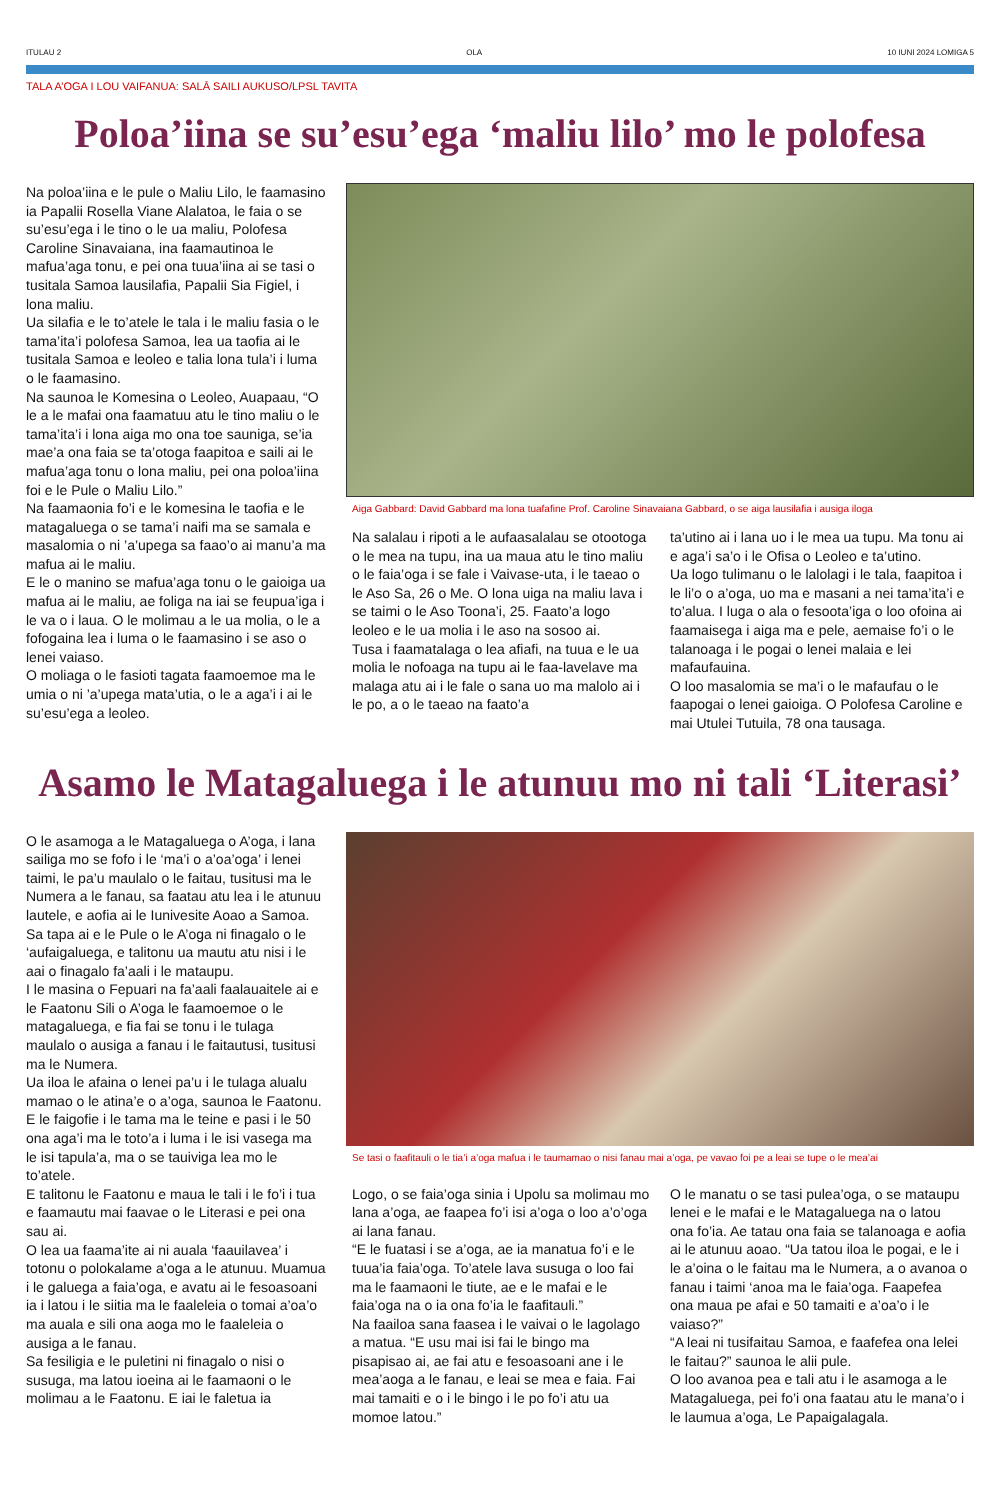ITULAU 2 OLA 10 IUNI 2024 LOMIGA 5
TALA A’OGA I LOU VAIFANUA: SALĀ SAILI AUKUSO/LPSL TAVITA
Poloa’iina se su’esu’ega ‘maliu lilo’ mo le polofesa
Na poloa’iina e le pule o Maliu Lilo, le faamasino ia Papalii Rosella Viane Alalatoa, le faia o se su’esu’ega i le tino o le ua maliu, Polofesa Caroline Sinavaiana, ina faamautinoa le mafua’aga tonu, e pei ona tuua’iina ai se tasi o tusitala Samoa lausilafia, Papalii Sia Figiel, i lona maliu.
Ua silafia e le to’atele le tala i le maliu fasia o le tama’ita’i polofesa Samoa, lea ua taofia ai le tusitala Samoa e leoleo e talia lona tula’i i luma o le faamasino.
Na saunoa le Komesina o Leoleo, Auapaau, “O le a le mafai ona faamatuu atu le tino maliu o le tama’ita’i i lona aiga mo ona toe sauniga, se’ia mae’a ona faia se ta’otoga faapitoa e saili ai le mafua’aga tonu o lona maliu, pei ona poloa’iina foi e le Pule o Maliu Lilo.”
Na faamaonia fo’i e le komesina le taofia e le matagaluega o se tama’i naifi ma se samala e masalomia o ni ’a’upega sa faao’o ai manu’a ma mafua ai le maliu.
E le o manino se mafua’aga tonu o le gaioiga ua mafua ai le maliu, ae foliga na iai se feupua’iga i le va o i laua. O le molimau a le ua molia, o le a fofogaina lea i luma o le faamasino i se aso o lenei vaiaso.
O moliaga o le fasioti tagata faamoemoe ma le umia o ni ’a’upega mata’utia, o le a aga’i i ai le su’esu’ega a leoleo.
Aiga Gabbard: David Gabbard ma lona tuafafine Prof. Caroline Sinavaiana Gabbard, o se aiga lausilafia i ausiga iloga
Na salalau i ripoti a le aufaasalalau se otootoga o le mea na tupu, ina ua maua atu le tino maliu o le faia’oga i se fale i Vaivase-uta, i le taeao o le Aso Sa, 26 o Me. O lona uiga na maliu lava i se taimi o le Aso Toona’i, 25. Faato’a logo leoleo e le ua molia i le aso na sosoo ai.
Tusa i faamatalaga o lea afiafi, na tuua e le ua molia le nofoaga na tupu ai le faa-lavelave ma malaga atu ai i le fale o sana uo ma malolo ai i le po, a o le taeao na faato’a
ta’utino ai i lana uo i le mea ua tupu. Ma tonu ai e aga’i sa’o i le Ofisa o Leoleo e ta’utino.
Ua logo tulimanu o le lalolagi i le tala, faapitoa i le li’o o a’oga, uo ma e masani a nei tama’ita’i e to’alua. I luga o ala o fesoota’iga o loo ofoina ai faamaisega i aiga ma e pele, aemaise fo’i o le talanoaga i le pogai o lenei malaia e lei mafaufauina.
O loo masalomia se ma’i o le mafaufau o le faapogai o lenei gaioiga. O Polofesa Caroline e mai Utulei Tutuila, 78 ona tausaga.
Asamo le Matagaluega i le atunuu mo ni tali ‘Literasi’
O le asamoga a le Matagaluega o A’oga, i lana sailiga mo se fofo i le ‘ma’i o a’oa’oga’ i lenei taimi, le pa’u maulalo o le faitau, tusitusi ma le Numera a le fanau, sa faatau atu lea i le atunuu lautele, e aofia ai le Iunivesite Aoao a Samoa.
Sa tapa ai e le Pule o le A’oga ni finagalo o le ‘aufaigaluega, e talitonu ua mautu atu nisi i le aai o finagalo fa’aali i le mataupu.
I le masina o Fepuari na fa’aali faalauaitele ai e le Faatonu Sili o A’oga le faamoemoe o le matagaluega, e fia fai se tonu i le tulaga maulalo o ausiga a fanau i le faitautusi, tusitusi ma le Numera.
Ua iloa le afaina o lenei pa’u i le tulaga alualu mamao o le atina’e o a’oga, saunoa le Faatonu. E le faigofie i le tama ma le teine e pasi i le 50 ona aga’i ma le toto’a i luma i le isi vasega ma le isi tapula’a, ma o se tauiviga lea mo le to’atele.
E talitonu le Faatonu e maua le tali i le fo’i i tua e faamautu mai faavae o le Literasi e pei ona sau ai.
O lea ua faama’ite ai ni auala ‘faauilavea’ i totonu o polokalame a’oga a le atunuu. Muamua i le galuega a faia’oga, e avatu ai le fesoasoani ia i latou i le siitia ma le faaleleia o tomai a’oa’o ma auala e sili ona aoga mo le faaleleia o ausiga a le fanau.
Sa fesiligia e le puletini ni finagalo o nisi o susuga, ma latou ioeina ai le faamaoni o le molimau a le Faatonu. E iai le faletua ia
Se tasi o faafitauli o le tia’i a’oga mafua i le taumamao o nisi fanau mai a’oga, pe vavao foi pe a leai se tupe o le mea’ai
Logo, o se faia’oga sinia i Upolu sa molimau mo lana a’oga, ae faapea fo’i isi a’oga o loo a’o’oga ai lana fanau.
“E le fuatasi i se a’oga, ae ia manatua fo’i e le tuua’ia faia’oga. To’atele lava susuga o loo fai ma le faamaoni le tiute, ae e le mafai e le faia’oga na o ia ona fo’ia le faafitauli.”
Na faailoa sana faasea i le vaivai o le lagolago a matua. “E usu mai isi fai le bingo ma pisapisao ai, ae fai atu e fesoasoani ane i le mea’aoga a le fanau, e leai se mea e faia. Fai mai tamaiti e o i le bingo i le po fo’i atu ua momoe latou.”
O le manatu o se tasi pulea’oga, o se mataupu lenei e le mafai e le Matagaluega na o latou ona fo’ia. Ae tatau ona faia se talanoaga e aofia ai le atunuu aoao. “Ua tatou iloa le pogai, e le i le a’oina o le faitau ma le Numera, a o avanoa o fanau i taimi ‘anoa ma le faia’oga. Faapefea ona maua pe afai e 50 tamaiti e a’oa’o i le vaiaso?”
“A leai ni tusifaitau Samoa, e faafefea ona lelei le faitau?” saunoa le alii pule.
O loo avanoa pea e tali atu i le asamoga a le Matagaluega, pei fo’i ona faatau atu le mana’o i le laumua a’oga, Le Papaigalagala.